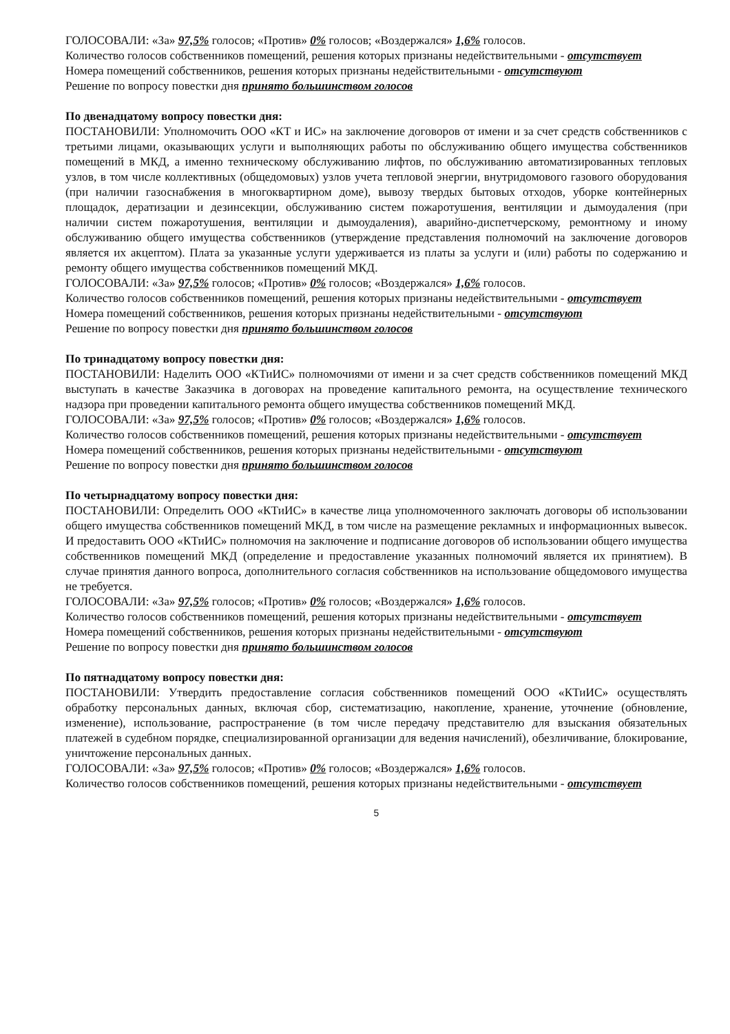ГОЛОСОВАЛИ: «За» 97,5% голосов; «Против» 0% голосов; «Воздержался» 1,6% голосов.
Количество голосов собственников помещений, решения которых признаны недействительными - отсутствует
Номера помещений собственников, решения которых признаны недействительными - отсутствуют
Решение по вопросу повестки дня принято большинством голосов
По двенадцатому вопросу повестки дня:
ПОСТАНОВИЛИ: Уполномочить ООО «КТ и ИС» на заключение договоров от имени и за счет средств собственников с третьими лицами, оказывающих услуги и выполняющих работы по обслуживанию общего имущества собственников помещений в МКД, а именно техническому обслуживанию лифтов, по обслуживанию автоматизированных тепловых узлов, в том числе коллективных (общедомовых) узлов учета тепловой энергии, внутридомового газового оборудования (при наличии газоснабжения в многоквартирном доме), вывозу твердых бытовых отходов, уборке контейнерных площадок, дератизации и дезинсекции, обслуживанию систем пожаротушения, вентиляции и дымоудаления (при наличии систем пожаротушения, вентиляции и дымоудаления), аварийно-диспетчерскому, ремонтному и иному обслуживанию общего имущества собственников (утверждение представления полномочий на заключение договоров является их акцептом). Плата за указанные услуги удерживается из платы за услуги и (или) работы по содержанию и ремонту общего имущества собственников помещений МКД.
ГОЛОСОВАЛИ: «За» 97,5% голосов; «Против» 0% голосов; «Воздержался» 1,6% голосов.
Количество голосов собственников помещений, решения которых признаны недействительными - отсутствует
Номера помещений собственников, решения которых признаны недействительными - отсутствуют
Решение по вопросу повестки дня принято большинством голосов
По тринадцатому вопросу повестки дня:
ПОСТАНОВИЛИ: Наделить ООО «КТиИС» полномочиями от имени и за счет средств собственников помещений МКД выступать в качестве Заказчика в договорах на проведение капитального ремонта, на осуществление технического надзора при проведении капитального ремонта общего имущества собственников помещений МКД.
ГОЛОСОВАЛИ: «За» 97,5% голосов; «Против» 0% голосов; «Воздержался» 1,6% голосов.
Количество голосов собственников помещений, решения которых признаны недействительными - отсутствует
Номера помещений собственников, решения которых признаны недействительными - отсутствуют
Решение по вопросу повестки дня принято большинством голосов
По четырнадцатому вопросу повестки дня:
ПОСТАНОВИЛИ: Определить ООО «КТиИС» в качестве лица уполномоченного заключать договоры об использовании общего имущества собственников помещений МКД, в том числе на размещение рекламных и информационных вывесок. И предоставить ООО «КТиИС» полномочия на заключение и подписание договоров об использовании общего имущества собственников помещений МКД (определение и предоставление указанных полномочий является их принятием). В случае принятия данного вопроса, дополнительного согласия собственников на использование общедомового имущества не требуется.
ГОЛОСОВАЛИ: «За» 97,5% голосов; «Против» 0% голосов; «Воздержался» 1,6% голосов.
Количество голосов собственников помещений, решения которых признаны недействительными - отсутствует
Номера помещений собственников, решения которых признаны недействительными - отсутствуют
Решение по вопросу повестки дня принято большинством голосов
По пятнадцатому вопросу повестки дня:
ПОСТАНОВИЛИ: Утвердить предоставление согласия собственников помещений ООО «КТиИС» осуществлять обработку персональных данных, включая сбор, систематизацию, накопление, хранение, уточнение (обновление, изменение), использование, распространение (в том числе передачу представителю для взыскания обязательных платежей в судебном порядке, специализированной организации для ведения начислений), обезличивание, блокирование, уничтожение персональных данных.
ГОЛОСОВАЛИ: «За» 97,5% голосов; «Против» 0% голосов; «Воздержался» 1,6% голосов.
Количество голосов собственников помещений, решения которых признаны недействительными - отсутствует
5